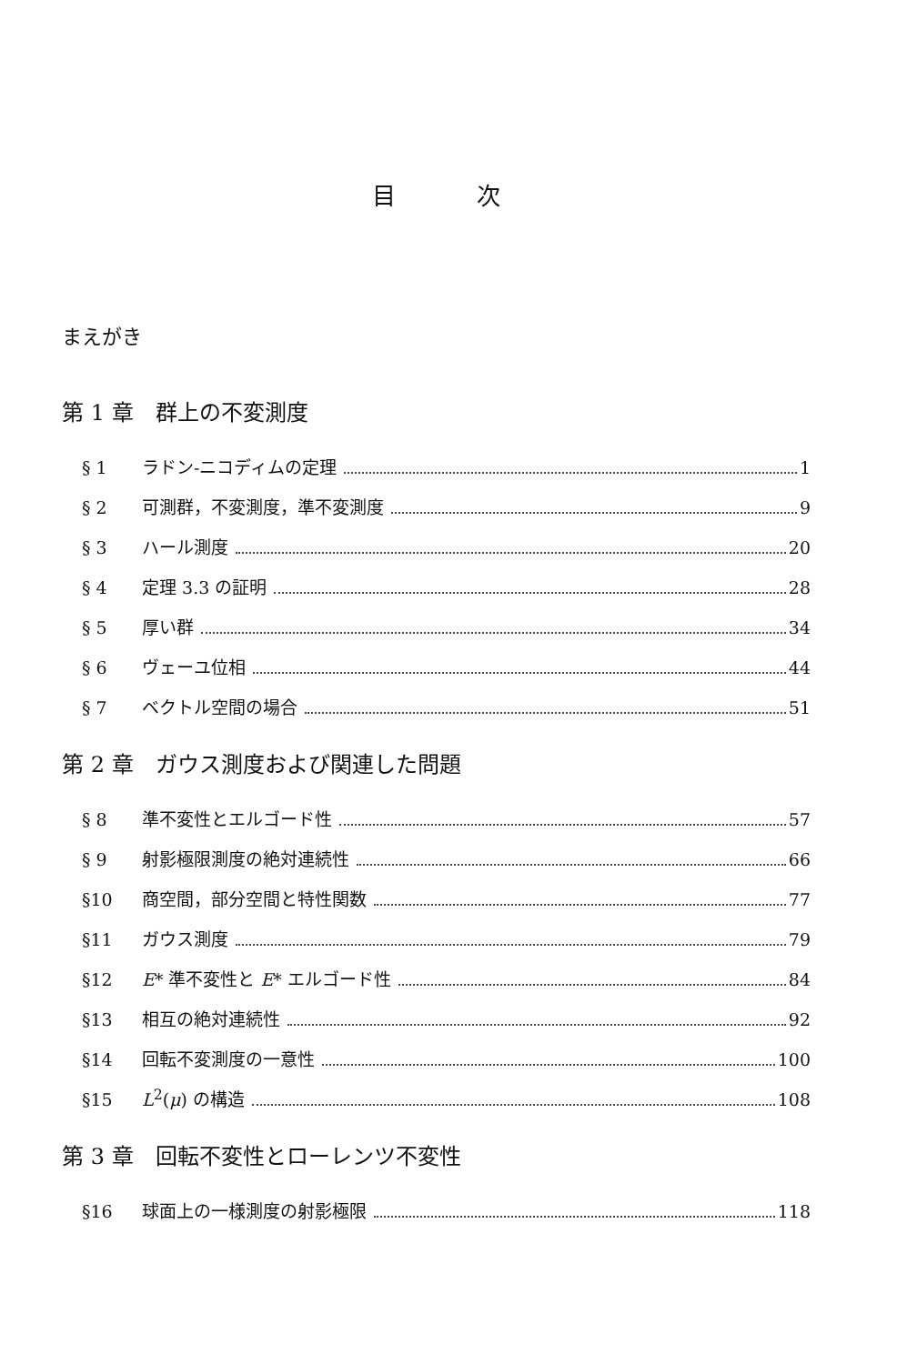目 次
まえがき
第 1 章　群上の不変測度
§ 1 ラドン-ニコディムの定理 1
§ 2 可測群，不変測度，準不変測度 9
§ 3 ハール測度 20
§ 4 定理 3.3 の証明 28
§ 5 厚い群 34
§ 6 ヴェーユ位相 44
§ 7 ベクトル空間の場合 51
第 2 章　ガウス測度および関連した問題
§ 8 準不変性とエルゴード性 57
§ 9 射影極限測度の絶対連続性 66
§10 商空間，部分空間と特性関数 77
§11 ガウス測度 79
§12 E* 準不変性と E* エルゴード性 84
§13 相互の絶対連続性 92
§14 回転不変測度の一意性 100
§15 L<sup>2</sup>(μ) の構造 108
第 3 章　回転不変性とローレンツ不変性
§16 球面上の一様測度の射影極限 118